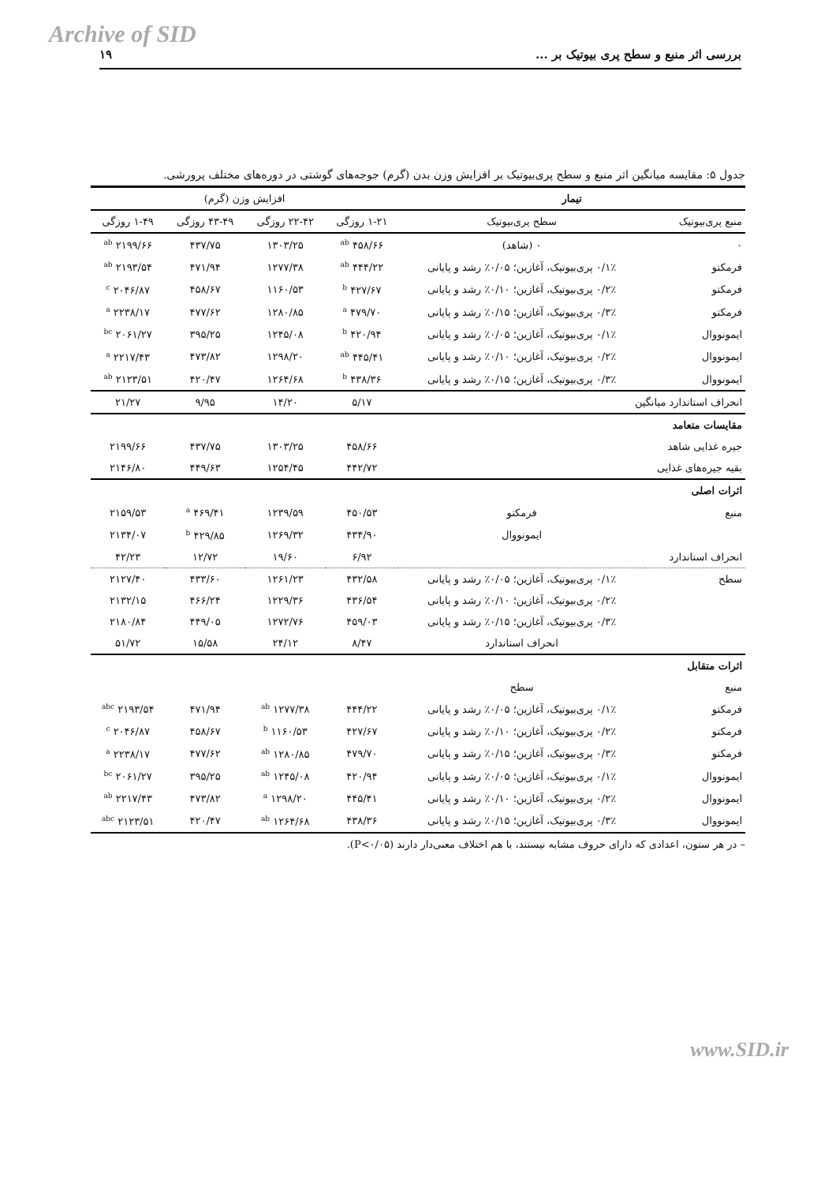Archive of SID
بررسی اثر منبع و سطح پری بیوتیک بر ... ۱۹
جدول ۵: مقایسه میانگین اثر منبع و سطح پری‌بیوتیک بر افزایش وزن بدن (گرم) جوجه‌های گوشتی در دوره‌های مختلف پرورشی.
| تیمار | | افزایش وزن (گرم) | | | |
| --- | --- | --- | --- | --- | --- |
| منبع پری‌بیوتیک | سطح پری‌بیوتیک | ۱-۲۱ روزگی | ۲۲-۴۲ روزگی | ۴۳-۴۹ روزگی | ۱-۴۹ روزگی |
| ۰ | ۰ (شاهد) | ۴۵۸/۶۶ <sup>ab</sup> | ۱۳۰۳/۲۵ | ۴۳۷/۷۵ | ۲۱۹۹/۶۶ <sup>ab</sup> |
| فرمکتو | ۰/۱٪ پری‌بیوتیک، آغازین؛ ۰/۰۵٪ رشد و پایانی | ۴۴۴/۲۲ <sup>ab</sup> | ۱۲۷۷/۳۸ | ۴۷۱/۹۴ | ۲۱۹۳/۵۴ <sup>ab</sup> |
| فرمکتو | ۰/۲٪ پری‌بیوتیک، آغازین؛ ۰/۱۰٪ رشد و پایانی | ۴۲۷/۶۷ <sup>b</sup> | ۱۱۶۰/۵۳ | ۴۵۸/۶۷ | ۲۰۴۶/۸۷ <sup>c</sup> |
| فرمکتو | ۰/۳٪ پری‌بیوتیک، آغازین؛ ۰/۱۵٪ رشد و پایانی | ۴۷۹/۷۰ <sup>a</sup> | ۱۲۸۰/۸۵ | ۴۷۷/۶۲ | ۲۲۳۸/۱۷ <sup>a</sup> |
| ایمونووال | ۰/۱٪ پری‌بیوتیک، آغازین؛ ۰/۰۵٪ رشد و پایانی | ۴۲۰/۹۴ <sup>b</sup> | ۱۲۴۵/۰۸ | ۳۹۵/۲۵ | ۲۰۶۱/۲۷ <sup>bc</sup> |
| ایمونووال | ۰/۲٪ پری‌بیوتیک، آغازین؛ ۰/۱۰٪ رشد و پایانی | ۴۴۵/۴۱ <sup>ab</sup> | ۱۲۹۸/۲۰ | ۴۷۳/۸۲ | ۲۲۱۷/۴۳ <sup>a</sup> |
| ایمونووال | ۰/۳٪ پری‌بیوتیک، آغازین؛ ۰/۱۵٪ رشد و پایانی | ۴۳۸/۳۶ <sup>b</sup> | ۱۲۶۴/۶۸ | ۴۲۰/۴۷ | ۲۱۲۳/۵۱ <sup>ab</sup> |
| انحراف استاندارد میانگین | | ۵/۱۷ | ۱۴/۲۰ | ۹/۹۵ | ۲۱/۲۷ |
| مقایسات متعامد | | | | | |
| جیره غذایی شاهد | | ۴۵۸/۶۶ | ۱۳۰۳/۲۵ | ۴۳۷/۷۵ | ۲۱۹۹/۶۶ |
| بقیه جیره‌های غذایی | | ۴۴۲/۷۲ | ۱۲۵۴/۴۵ | ۴۴۹/۶۳ | ۲۱۴۶/۸۰ |
| اثرات اصلی | | | | | |
| منبع | فرمکتو | ۴۵۰/۵۳ | ۱۲۳۹/۵۹ | ۴۶۹/۴۱ <sup>a</sup> | ۲۱۵۹/۵۳ |
| | ایمونووال | ۴۳۴/۹۰ | ۱۲۶۹/۳۲ | ۴۲۹/۸۵ <sup>b</sup> | ۲۱۳۴/۰۷ |
| انحراف استاندارد | | ۶/۹۲ | ۱۹/۶۰ | ۱۲/۷۲ | ۴۲/۲۳ |
| سطح | ۰/۱٪ پری‌بیوتیک، آغازین؛ ۰/۰۵٪ رشد و پایانی | ۴۳۲/۵۸ | ۱۲۶۱/۲۳ | ۴۳۳/۶۰ | ۲۱۲۷/۴۰ |
| | ۰/۲٪ پری‌بیوتیک، آغازین؛ ۰/۱۰٪ رشد و پایانی | ۴۳۶/۵۴ | ۱۲۲۹/۳۶ | ۴۶۶/۲۴ | ۲۱۳۲/۱۵ |
| | ۰/۳٪ پری‌بیوتیک، آغازین؛ ۰/۱۵٪ رشد و پایانی | ۴۵۹/۰۳ | ۱۲۷۲/۷۶ | ۴۴۹/۰۵ | ۲۱۸۰/۸۴ |
| | انحراف استاندارد | ۸/۴۷ | ۲۴/۱۲ | ۱۵/۵۸ | ۵۱/۷۲ |
| اثرات متقابل | | | | | |
| منبع | سطح | | | | |
| فرمکتو | ۰/۱٪ پری‌بیوتیک، آغازین؛ ۰/۰۵٪ رشد و پایانی | ۴۴۴/۲۲ | ۱۲۷۷/۳۸ <sup>ab</sup> | ۴۷۱/۹۴ | ۲۱۹۳/۵۴ <sup>abc</sup> |
| فرمکتو | ۰/۲٪ پری‌بیوتیک، آغازین؛ ۰/۱۰٪ رشد و پایانی | ۴۲۷/۶۷ | ۱۱۶۰/۵۳ <sup>b</sup> | ۴۵۸/۶۷ | ۲۰۴۶/۸۷ <sup>c</sup> |
| فرمکتو | ۰/۳٪ پری‌بیوتیک، آغازین؛ ۰/۱۵٪ رشد و پایانی | ۴۷۹/۷۰ | ۱۲۸۰/۸۵ <sup>ab</sup> | ۴۷۷/۶۲ | ۲۲۳۸/۱۷ <sup>a</sup> |
| ایمونووال | ۰/۱٪ پری‌بیوتیک، آغازین؛ ۰/۰۵٪ رشد و پایانی | ۴۲۰/۹۴ | ۱۲۴۵/۰۸ <sup>ab</sup> | ۳۹۵/۲۵ | ۲۰۶۱/۲۷ <sup>bc</sup> |
| ایمونووال | ۰/۲٪ پری‌بیوتیک، آغازین؛ ۰/۱۰٪ رشد و پایانی | ۴۴۵/۴۱ | ۱۲۹۸/۲۰ <sup>a</sup> | ۴۷۳/۸۲ | ۲۲۱۷/۴۳ <sup>ab</sup> |
| ایمونووال | ۰/۳٪ پری‌بیوتیک، آغازین؛ ۰/۱۵٪ رشد و پایانی | ۴۳۸/۳۶ | ۱۲۶۴/۶۸ <sup>ab</sup> | ۴۲۰/۴۷ | ۲۱۲۳/۵۱ <sup>abc</sup> |
– در هر ستون، اعدادی که دارای حروف مشابه نیستند، با هم اختلاف معنی‌دار دارند (P<۰/۰۵).
www.SID.ir